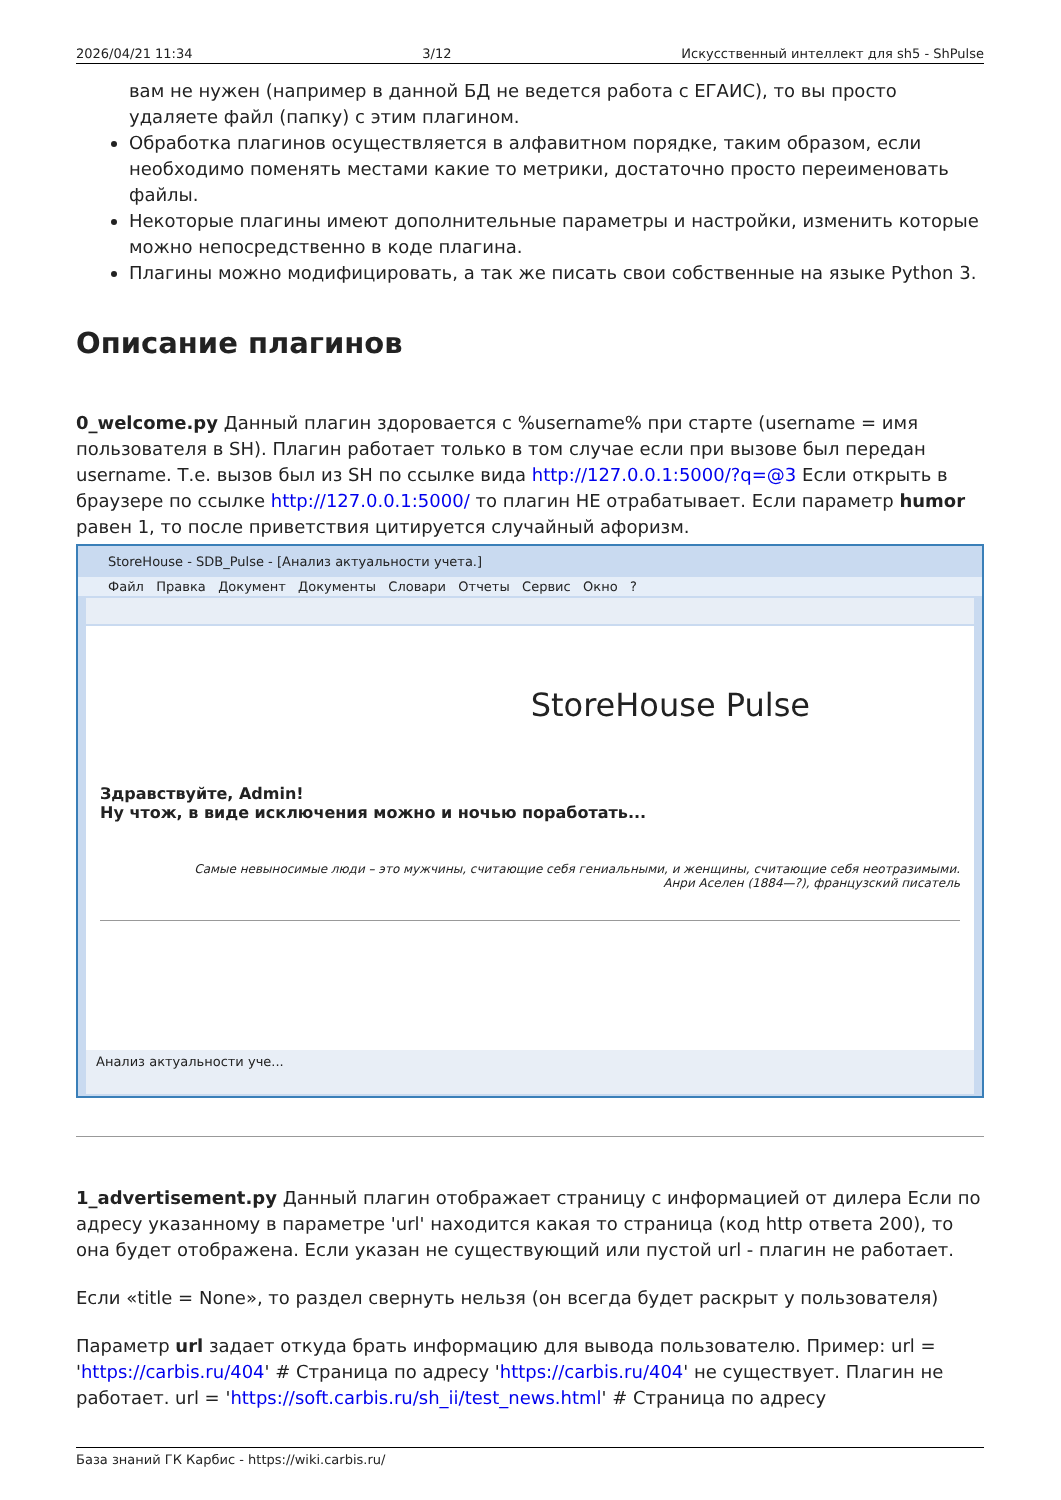2026/04/21 11:34 3/12 Искусственный интеллект для sh5 - ShPulse
вам не нужен (например в данной БД не ведется работа с ЕГАИС), то вы просто удаляете файл (папку) с этим плагином.
Обработка плагинов осуществляется в алфавитном порядке, таким образом, если необходимо поменять местами какие то метрики, достаточно просто переименовать файлы.
Некоторые плагины имеют дополнительные параметры и настройки, изменить которые можно непосредственно в коде плагина.
Плагины можно модифицировать, а так же писать свои собственные на языке Python 3.
Описание плагинов
0_welcome.py Данный плагин здоровается с %username% при старте (username = имя пользователя в SH). Плагин работает только в том случае если при вызове был передан username. Т.е. вызов был из SH по ссылке вида http://127.0.0.1:5000/?q=@3 Если открыть в браузере по ссылке http://127.0.0.1:5000/ то плагин НЕ отрабатывает. Если параметр humor равен 1, то после приветствия цитируется случайный афоризм.
StoreHouse - SDB_Pulse - [Анализ актуальности учета.]
Файл Правка Документ Документы Словари Отчеты Сервис Окно ?
StoreHouse Pulse
Здравствуйте, Admin!
Ну чтож, в виде исключения можно и ночью поработать...
Самые невыносимые люди – это мужчины, считающие себя гениальными, и женщины, считающие себя неотразимыми.
Анри Аселен (1884—?), французский писатель
Анализ актуальности уче...
1_advertisement.py Данный плагин отображает страницу с информацией от дилера Если по адресу указанному в параметре 'url' находится какая то страница (код http ответа 200), то она будет отображена. Если указан не существующий или пустой url - плагин не работает.
Если «title = None», то раздел свернуть нельзя (он всегда будет раскрыт у пользователя)
Параметр url задает откуда брать информацию для вывода пользователю. Пример: url = 'https://carbis.ru/404' # Страница по адресу 'https://carbis.ru/404' не существует. Плагин не работает. url = 'https://soft.carbis.ru/sh_ii/test_news.html' # Страница по адресу
База знаний ГК Карбис - https://wiki.carbis.ru/